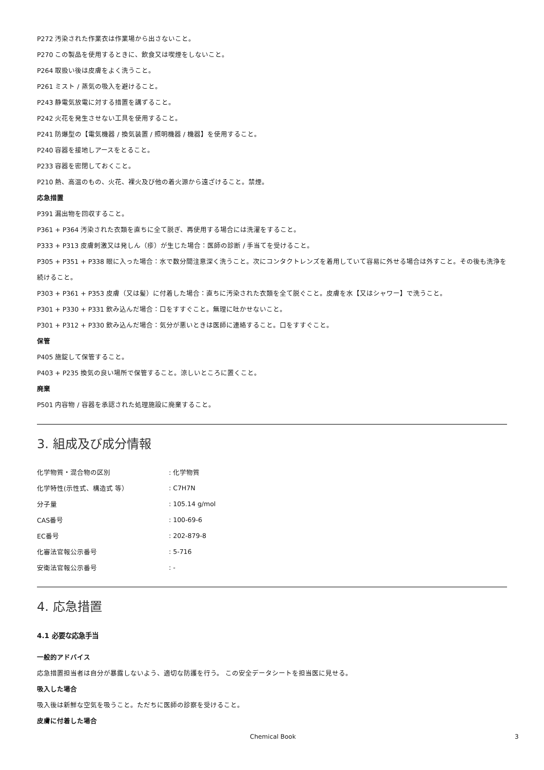P272 汚染された作業衣は作業場から出さないこと。
P270 この製品を使用するときに、飲食又は喫煙をしないこと。
P264 取扱い後は皮膚をよく洗うこと。
P261 ミスト / 蒸気の吸入を避けること。
P243 静電気放電に対する措置を講ずること。
P242 火花を発生させない工具を使用すること。
P241 防爆型の【電気機器 / 換気装置 / 照明機器 / 機器】を使用すること。
P240 容器を接地しアースをとること。
P233 容器を密閉しておくこと。
P210 熱、高温のもの、火花、裸火及び他の着火源から遠ざけること。禁煙。
応急措置
P391 漏出物を回収すること。
P361 + P364 汚染された衣類を直ちに全て脱ぎ、再使用する場合には洗濯をすること。
P333 + P313 皮膚刺激又は発しん（疹）が生じた場合：医師の診断 / 手当てを受けること。
P305 + P351 + P338 眼に入った場合：水で数分間注意深く洗うこと。次にコンタクトレンズを着用していて容易に外せる場合は外すこと。その後も洗浄を続けること。
P303 + P361 + P353 皮膚（又は髪）に付着した場合：直ちに汚染された衣類を全て脱ぐこと。皮膚を水【又はシャワー】で洗うこと。
P301 + P330 + P331 飲み込んだ場合：口をすすぐこと。無理に吐かせないこと。
P301 + P312 + P330 飲み込んだ場合：気分が悪いときは医師に連絡すること。口をすすぐこと。
保管
P405 施錠して保管すること。
P403 + P235 換気の良い場所で保管すること。涼しいところに置くこと。
廃棄
P501 内容物 / 容器を承認された処理施設に廃棄すること。
3. 組成及び成分情報
| 化学物質・混合物の区別 | : 化学物質 |
| 化学特性(示性式、構造式 等） | : C7H7N |
| 分子量 | : 105.14 g/mol |
| CAS番号 | : 100-69-6 |
| EC番号 | : 202-879-8 |
| 化審法官報公示番号 | : 5-716 |
| 安衛法官報公示番号 | : - |
4. 応急措置
4.1 必要な応急手当
一般的アドバイス
応急措置担当者は自分が暴露しないよう、適切な防護を行う。 この安全データシートを担当医に見せる。
吸入した場合
吸入後は新鮮な空気を吸うこと。ただちに医師の診察を受けること。
皮膚に付着した場合
Chemical Book 3